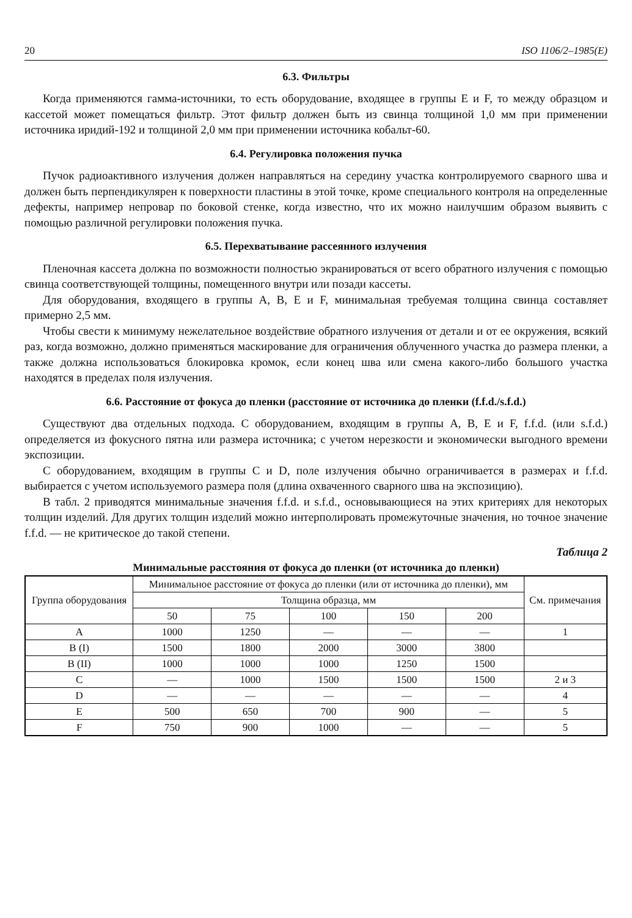20 ISO 1106/2–1985(E)
6.3. Фильтры
Когда применяются гамма-источники, то есть оборудование, входящее в группы E и F, то между образцом и кассетой может помещаться фильтр. Этот фильтр должен быть из свинца толщиной 1,0 мм при применении источника иридий-192 и толщиной 2,0 мм при применении источника кобальт-60.
6.4. Регулировка положения пучка
Пучок радиоактивного излучения должен направляться на середину участка контролируемого сварного шва и должен быть перпендикулярен к поверхности пластины в этой точке, кроме специального контроля на определенные дефекты, например непровар по боковой стенке, когда известно, что их можно наилучшим образом выявить с помощью различной регулировки положения пучка.
6.5. Перехватывание рассеянного излучения
Пленочная кассета должна по возможности полностью экранироваться от всего обратного излучения с помощью свинца соответствующей толщины, помещенного внутри или позади кассеты.
Для оборудования, входящего в группы A, B, E и F, минимальная требуемая толщина свинца составляет примерно 2,5 мм.
Чтобы свести к минимуму нежелательное воздействие обратного излучения от детали и от ее окружения, всякий раз, когда возможно, должно применяться маскирование для ограничения облученного участка до размера пленки, а также должна использоваться блокировка кромок, если конец шва или смена какого-либо большого участка находятся в пределах поля излучения.
6.6. Расстояние от фокуса до пленки (расстояние от источника до пленки (f.f.d./s.f.d.)
Существуют два отдельных подхода. С оборудованием, входящим в группы A, B, E и F, f.f.d. (или s.f.d.) определяется из фокусного пятна или размера источника; с учетом нерезкости и экономически выгодного времени экспозиции.
С оборудованием, входящим в группы C и D, поле излучения обычно ограничивается в размерах и f.f.d. выбирается с учетом используемого размера поля (длина охваченного сварного шва на экспозицию).
В табл. 2 приводятся минимальные значения f.f.d. и s.f.d., основывающиеся на этих критериях для некоторых толщин изделий. Для других толщин изделий можно интерполировать промежуточные значения, но точное значение f.f.d. — не критическое до такой степени.
Таблица 2
Минимальные расстояния от фокуса до пленки (от источника до пленки)
| Группа оборудования | Минимальное расстояние от фокуса до пленки (или от источника до пленки), мм | | | | | См. примечания |
| --- | --- | --- | --- | --- | --- | --- |
| | Толщина образца, мм | | | | | |
| | 50 | 75 | 100 | 150 | 200 | |
| A | 1000 | 1250 | — | — | — | 1 |
| B (I) | 1500 | 1800 | 2000 | 3000 | 3800 | |
| B (II) | 1000 | 1000 | 1000 | 1250 | 1500 | |
| C | — | 1000 | 1500 | 1500 | 1500 | 2 и 3 |
| D | — | — | — | — | — | 4 |
| E | 500 | 650 | 700 | 900 | — | 5 |
| F | 750 | 900 | 1000 | — | — | 5 |